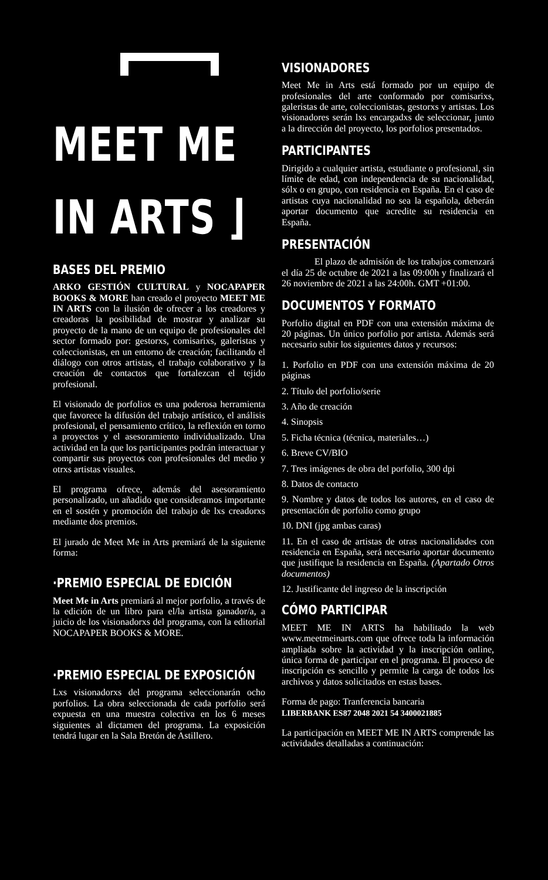MEET ME
IN ARTS ⌋
BASES DEL PREMIO
ARKO GESTIÓN CULTURAL y NOCAPAPER BOOKS & MORE han creado el proyecto MEET ME IN ARTS con la ilusión de ofrecer a los creadores y creadoras la posibilidad de mostrar y analizar su proyecto de la mano de un equipo de profesionales del sector formado por: gestorxs, comisarixs, galeristas y coleccionistas, en un entorno de creación; facilitando el diálogo con otros artistas, el trabajo colaborativo y la creación de contactos que fortalezcan el tejido profesional.
El visionado de porfolios es una poderosa herramienta que favorece la difusión del trabajo artístico, el análisis profesional, el pensamiento crítico, la reflexión en torno a proyectos y el asesoramiento individualizado. Una actividad en la que los participantes podrán interactuar y compartir sus proyectos con profesionales del medio y otrxs artistas visuales.
El programa ofrece, además del asesoramiento personalizado, un añadido que consideramos importante en el sostén y promoción del trabajo de lxs creadorxs mediante dos premios.
El jurado de Meet Me in Arts premiará de la siguiente forma:
·PREMIO ESPECIAL DE EDICIÓN
Meet Me in Arts premiará al mejor porfolio, a través de la edición de un libro para el/la artista ganador/a, a juicio de los visionadorxs del programa, con la editorial NOCAPAPER BOOKS & MORE.
·PREMIO ESPECIAL DE EXPOSICIÓN
Lxs visionadorxs del programa seleccionarán ocho porfolios. La obra seleccionada de cada porfolio será expuesta en una muestra colectiva en los 6 meses siguientes al dictamen del programa. La exposición tendrá lugar en la Sala Bretón de Astillero.
VISIONADORES
Meet Me in Arts está formado por un equipo de profesionales del arte conformado por comisarixs, galeristas de arte, coleccionistas, gestorxs y artistas. Los visionadores serán lxs encargadxs de seleccionar, junto a la dirección del proyecto, los porfolios presentados.
PARTICIPANTES
Dirigido a cualquier artista, estudiante o profesional, sin límite de edad, con independencia de su nacionalidad, sólx o en grupo, con residencia en España. En el caso de artistas cuya nacionalidad no sea la española, deberán aportar documento que acredite su residencia en España.
PRESENTACIÓN
El plazo de admisión de los trabajos comenzará el día 25 de octubre de 2021 a las 09:00h y finalizará el 26 noviembre de 2021 a las 24:00h. GMT +01:00.
DOCUMENTOS Y FORMATO
Porfolio digital en PDF con una extensión máxima de 20 páginas. Un único porfolio por artista. Además será necesario subir los siguientes datos y recursos:
1. Porfolio en PDF con una extensión máxima de 20 páginas
2. Título del porfolio/serie
3. Año de creación
4. Sinopsis
5. Ficha técnica (técnica, materiales…)
6. Breve CV/BIO
7. Tres imágenes de obra del porfolio, 300 dpi
8. Datos de contacto
9. Nombre y datos de todos los autores, en el caso de presentación de porfolio como grupo
10. DNI (jpg ambas caras)
11. En el caso de artistas de otras nacionalidades con residencia en España, será necesario aportar documento que justifique la residencia en España. (Apartado Otros documentos)
12. Justificante del ingreso de la inscripción
CÓMO PARTICIPAR
MEET ME IN ARTS ha habilitado la web www.meetmeinarts.com que ofrece toda la información ampliada sobre la actividad y la inscripción online, única forma de participar en el programa. El proceso de inscripción es sencillo y permite la carga de todos los archivos y datos solicitados en estas bases.
Forma de pago: Tranferencia bancaria
LIBERBANK ES87 2048 2021 54 3400021885
La participación en MEET ME IN ARTS comprende las actividades detalladas a continuación: